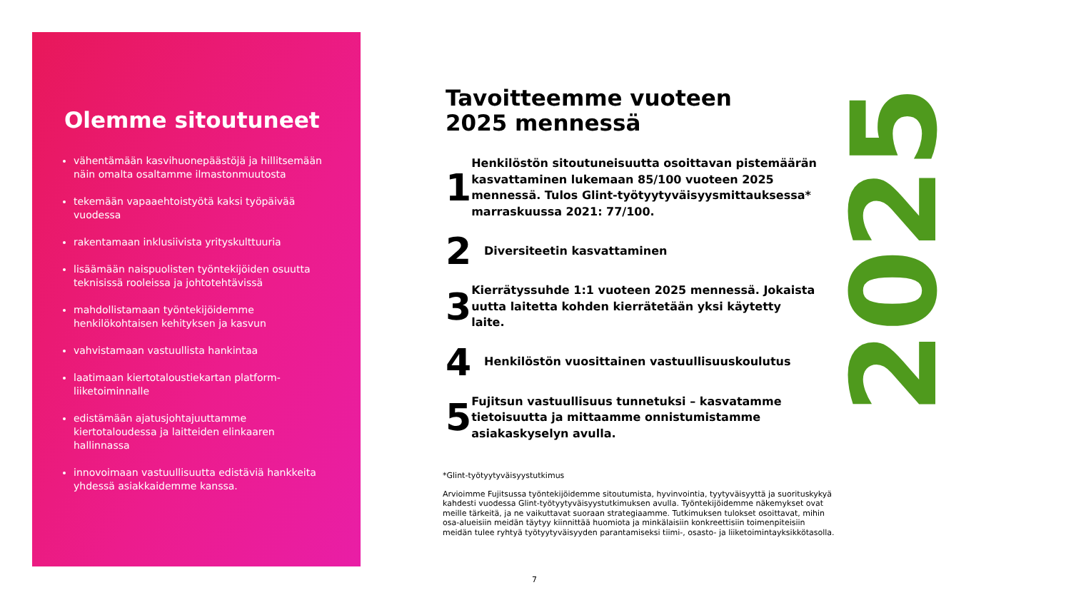Olemme sitoutuneet
vähentämään kasvihuonepäästöjä ja hillitsemään näin omalta osaltamme ilmastonmuutosta
tekemään vapaaehtoistyötä kaksi työpäivää vuodessa
rakentamaan inklusiivista yrityskulttuuria
lisäämään naispuolisten työntekijöiden osuutta teknisissä rooleissa ja johtotehtävissä
mahdollistamaan työntekijöidemme henkilökohtaisen kehityksen ja kasvun
vahvistamaan vastuullista hankintaa
laatimaan kiertotaloustiekartan platform-liiketoiminnalle
edistämään ajatusjohtajuuttamme kiertotaloudessa ja laitteiden elinkaaren hallinnassa
innovoimaan vastuullisuutta edistäviä hankkeita yhdessä asiakkaidemme kanssa.
Tavoitteemme vuoteen
2025 mennessä
1
Henkilöstön sitoutuneisuutta osoittavan pistemäärän kasvattaminen lukemaan 85/100 vuoteen 2025 mennessä. Tulos Glint-työtyytyväisyysmittauksessa* marraskuussa 2021: 77/100.
2
Diversiteetin kasvattaminen
3
Kierrätyssuhde 1:1 vuoteen 2025 mennessä. Jokaista uutta laitetta kohden kierrätetään yksi käytetty laite.
4
Henkilöstön vuosittainen vastuullisuuskoulutus
5
Fujitsun vastuullisuus tunnetuksi – kasvatamme tietoisuutta ja mittaamme onnistumistamme asiakaskyselyn avulla.
2025
*Glint-työtyytyväisyystutkimus
Arvioimme Fujitsussa työntekijöidemme sitoutumista, hyvinvointia, tyytyväisyyttä ja suorituskykyä kahdesti vuodessa Glint-työtyytyväisyystutkimuksen avulla. Työntekijöidemme näkemykset ovat meille tärkeitä, ja ne vaikuttavat suoraan strategiaamme. Tutkimuksen tulokset osoittavat, mihin osa-alueisiin meidän täytyy kiinnittää huomiota ja minkälaisiin konkreettisiin toimenpiteisiin meidän tulee ryhtyä työtyytyväisyyden parantamiseksi tiimi-, osasto- ja liiketoimintayksikkötasolla.
7